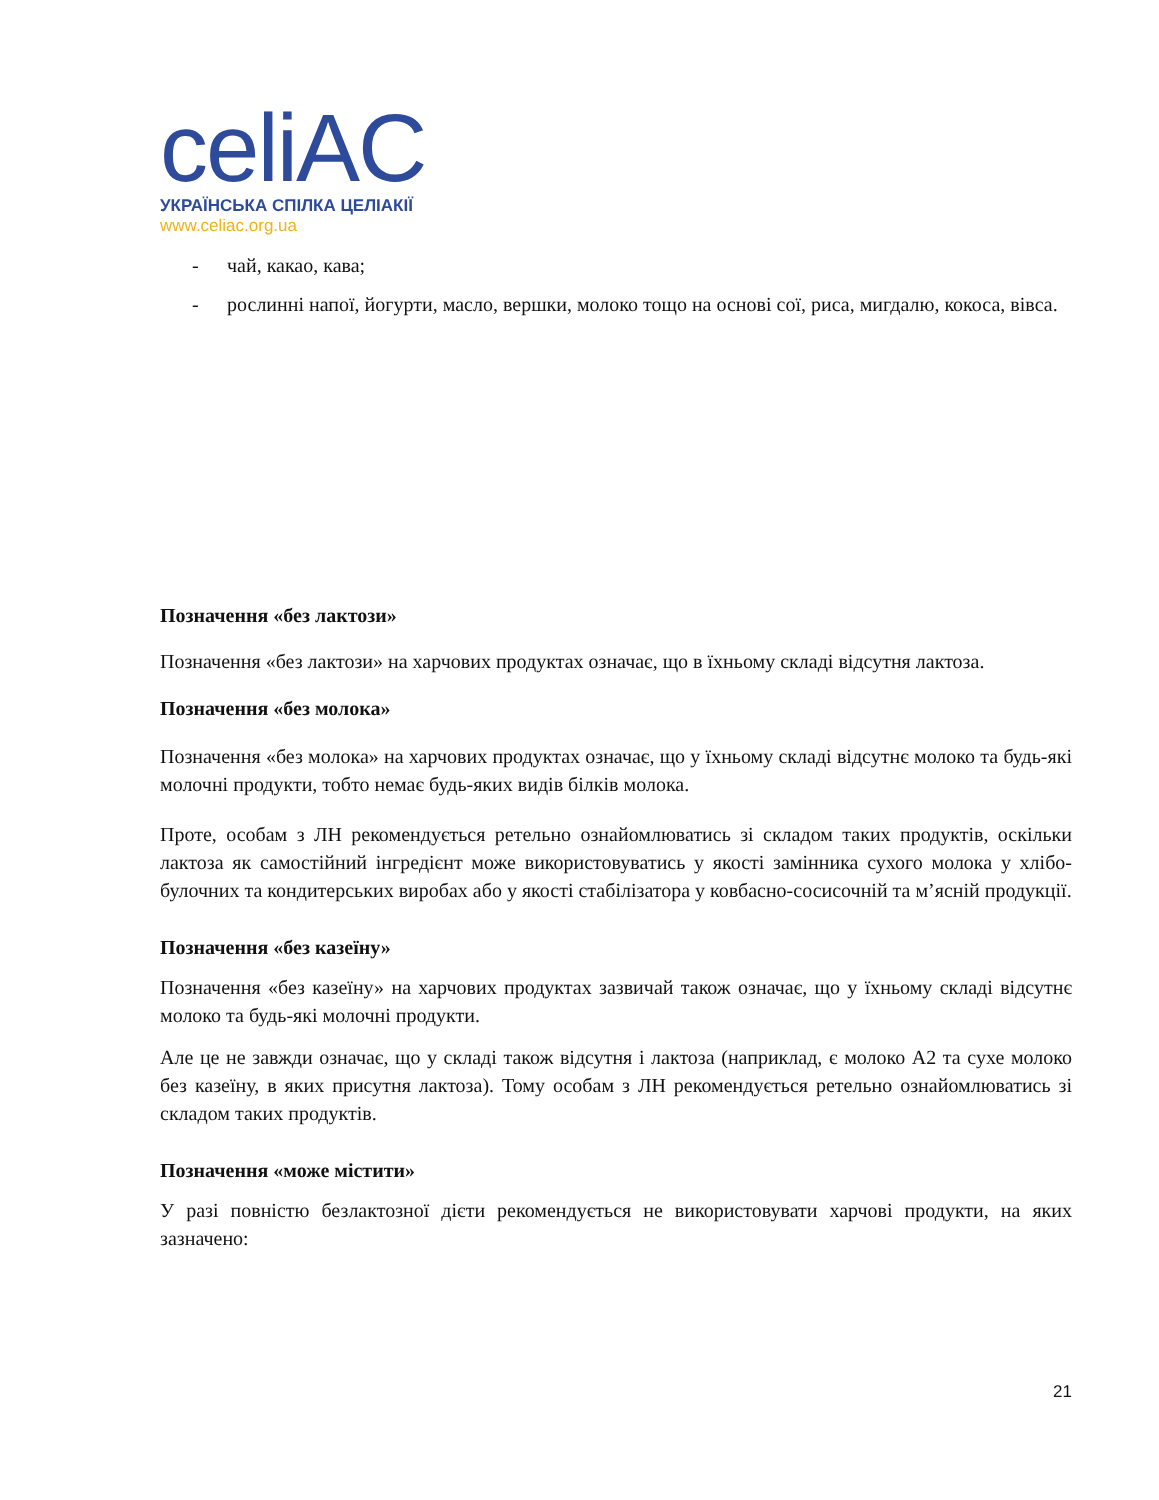celiAC
УКРАЇНСЬКА СПІЛКА ЦЕЛІАКІЇ
www.celiac.org.ua
- чай, какао, кава;
- рослинні напої, йогурти, масло, вершки, молоко тощо на основі сої, риса, мигдалю, кокоса, вівса.
Позначення «без лактози»
Позначення «без лактози» на харчових продуктах означає, що в їхньому складі відсутня лактоза.
Позначення «без молока»
Позначення «без молока» на харчових продуктах означає, що у їхньому складі відсутнє молоко та будь-які молочні продукти, тобто немає будь-яких видів білків молока.
Проте, особам з ЛН рекомендується ретельно ознайомлюватись зі складом таких продуктів, оскільки лактоза як самостійний інгредієнт може використовуватись у якості замінника сухого молока у хлібо-булочних та кондитерських виробах або у якості стабілізатора у ковбасно-сосисочній та м’ясній продукції.
Позначення «без казеїну»
Позначення «без казеїну» на харчових продуктах зазвичай також означає, що у їхньому складі відсутнє молоко та будь-які молочні продукти.
Але це не завжди означає, що у складі також відсутня і лактоза (наприклад, є молоко А2 та сухе молоко без казеїну, в яких присутня лактоза). Тому особам з ЛН рекомендується ретельно ознайомлюватись зі складом таких продуктів.
Позначення «може містити»
У разі повністю безлактозної дієти рекомендується не використовувати харчові продукти, на яких зазначено:
21